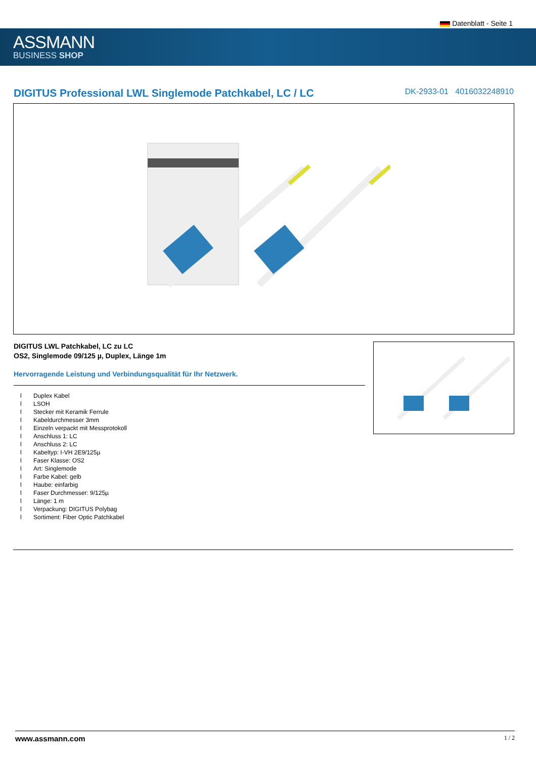Datenblatt - Seite 1
ASSMANN
BUSINESS SHOP
DIGITUS Professional LWL Singlemode Patchkabel, LC / LC
DK-2933-01 4016032248910
DIGITUS LWL Patchkabel, LC zu LC
OS2, Singlemode 09/125 µ, Duplex, Länge 1m
Hervorragende Leistung und Verbindungsqualität für Ihr Netzwerk.
l Duplex Kabel
l LSOH
l Stecker mit Keramik Ferrule
l Kabeldurchmesser 3mm
l Einzeln verpackt mit Messprotokoll
l Anschluss 1: LC
l Anschluss 2: LC
l Kabeltyp: I-VH 2E9/125µ
l Faser Klasse: OS2
l Art: Singlemode
l Farbe Kabel: gelb
l Haube: einfarbig
l Faser Durchmesser: 9/125µ
l Länge: 1 m
l Verpackung: DIGITUS Polybag
l Sortiment: Fiber Optic Patchkabel
www.assmann.com 1 / 2